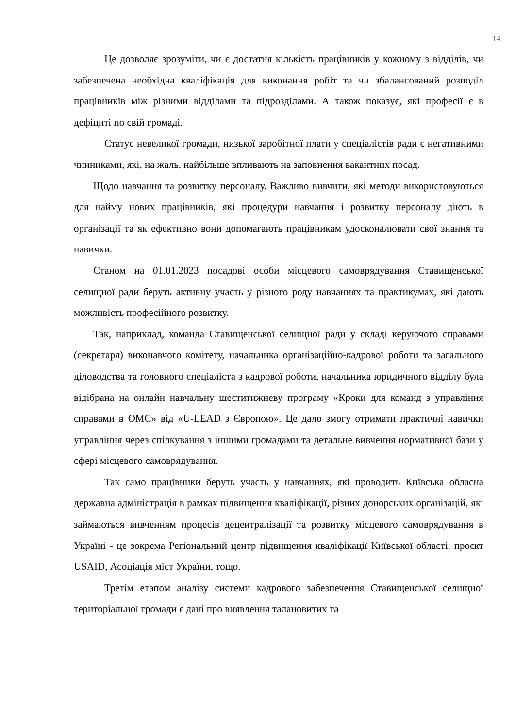14
Це дозволяє зрозуміти, чи є достатня кількість працівників у кожному з відділів, чи забезпечена необхідна кваліфікація для виконання робіт та чи збалансований розподіл працівників між різними відділами та підрозділами. А також показує, які професії є в дефіциті по свій громаді.
Статус невеликої громади, низької заробітної плати у спеціалістів ради є негативними чинниками, які, на жаль, найбільше впливають на заповнення вакантних посад.
Щодо навчання та розвитку персоналу. Важливо вивчити, які методи використовуються для найму нових працівників, які процедури навчання і розвитку персоналу діють в організації та як ефективно вони допомагають працівникам удосконалювати свої знання та навички.
Станом на 01.01.2023 посадові особи місцевого самоврядування Ставищенської селищної ради беруть активну участь у різного роду навчаннях та практикумах, які дають можливість професійного розвитку.
Так, наприклад, команда Ставищенської селищної ради у складі керуючого справами (секретаря) виконавчого комітету, начальника організаційно-кадрової роботи та загального діловодства та головного спеціаліста з кадрової роботи, начальника юридичного відділу була відібрана на онлайн навчальну шеститижневу програму «Кроки для команд з управління справами в ОМС» від «U-LEAD з Європою». Це дало змогу отримати практичні навички управління через спілкування з іншими громадами та детальне вивчення нормативної бази у сфері місцевого самоврядування.
Так само працівники беруть участь у навчаннях, які проводить Київська обласна державна адміністрація в рамках підвищення кваліфікації, різних донорських організацій, які займаються вивченням процесів децентралізації та розвитку місцевого самоврядування в Україні - це зокрема Регіональний центр підвищення кваліфікації Київської області, проєкт USAID, Асоціація міст України, тощо.
Третім етапом аналізу системи кадрового забезпечення Ставищенської селищної територіальної громади є дані про виявлення талановитих та